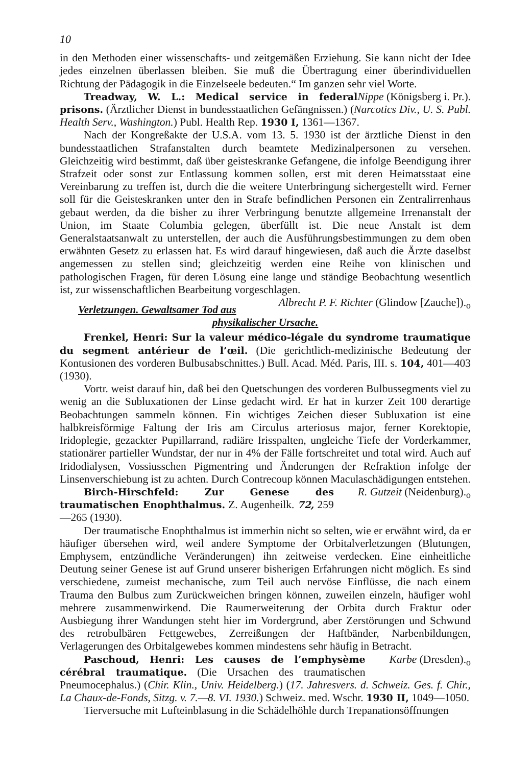10
in den Methoden einer wissenschafts- und zeitgemäßen Erziehung. Sie kann nicht der Idee jedes einzelnen überlassen bleiben. Sie muß die Übertragung einer überindividuellen Richtung der Pädagogik in die Einzelseele bedeuten.“ Im ganzen sehr viel Worte. Nippe (Königsberg i. Pr.).
Treadway, W. L.: Medical service in federal prisons. (Ärztlicher Dienst in bundesstaatlichen Gefängnissen.) (Narcotics Div., U. S. Publ. Health Serv., Washington.) Publ. Health Rep. 1930 I, 1361—1367.
Nach der Kongreßakte der U.S.A. vom 13. 5. 1930 ist der ärztliche Dienst in den bundesstaatlichen Strafanstalten durch beamtete Medizinalpersonen zu versehen. Gleichzeitig wird bestimmt, daß über geisteskranke Gefangene, die infolge Beendigung ihrer Strafzeit oder sonst zur Entlassung kommen sollen, erst mit deren Heimatsstaat eine Vereinbarung zu treffen ist, durch die die weitere Unterbringung sichergestellt wird. Ferner soll für die Geisteskranken unter den in Strafe befindlichen Personen ein Zentralirrenhaus gebaut werden, da die bisher zu ihrer Verbringung benutzte allgemeine Irrenanstalt der Union, im Staate Columbia gelegen, überfüllt ist. Die neue Anstalt ist dem Generalstaatsanwalt zu unterstellen, der auch die Ausführungsbestimmungen zu dem oben erwähnten Gesetz zu erlassen hat. Es wird darauf hingewiesen, daß auch die Ärzte daselbst angemessen zu stellen sind; gleichzeitig werden eine Reihe von klinischen und pathologischen Fragen, für deren Lösung eine lange und ständige Beobachtung wesentlich ist, zur wissenschaftlichen Bearbeitung vorgeschlagen. Albrecht P. F. Richter (Glindow [Zauche]).<sub>o</sub>
Verletzungen. Gewaltsamer Tod aus physikalischer Ursache.
Frenkel, Henri: Sur la valeur médico-légale du syndrome traumatique du segment antérieur de l’œil. (Die gerichtlich-medizinische Bedeutung der Kontusionen des vorderen Bulbusabschnittes.) Bull. Acad. Méd. Paris, III. s. 104, 401—403 (1930).
Vortr. weist darauf hin, daß bei den Quetschungen des vorderen Bulbussegments viel zu wenig an die Subluxationen der Linse gedacht wird. Er hat in kurzer Zeit 100 derartige Beobachtungen sammeln können. Ein wichtiges Zeichen dieser Subluxation ist eine halbkreisförmige Faltung der Iris am Circulus arteriosus major, ferner Korektopie, Iridoplegie, gezackter Pupillarrand, radiäre Irisspalten, ungleiche Tiefe der Vorderkammer, stationärer partieller Wundstar, der nur in 4% der Fälle fortschreitet und total wird. Auch auf Iridodialysen, Vossiusschen Pigmentring und Änderungen der Refraktion infolge der Linsenverschiebung ist zu achten. Durch Contrecoup können Maculaschädigungen entstehen. R. Gutzeit (Neidenburg).<sub>o</sub>
Birch-Hirschfeld: Zur Genese des traumatischen Enophthalmus. Z. Augenheilk. 72, 259—265 (1930).
Der traumatische Enophthalmus ist immerhin nicht so selten, wie er erwähnt wird, da er häufiger übersehen wird, weil andere Symptome der Orbitalverletzungen (Blutungen, Emphysem, entzündliche Veränderungen) ihn zeitweise verdecken. Eine einheitliche Deutung seiner Genese ist auf Grund unserer bisherigen Erfahrungen nicht möglich. Es sind verschiedene, zumeist mechanische, zum Teil auch nervöse Einflüsse, die nach einem Trauma den Bulbus zum Zurückweichen bringen können, zuweilen einzeln, häufiger wohl mehrere zusammenwirkend. Die Raumerweiterung der Orbita durch Fraktur oder Ausbiegung ihrer Wandungen steht hier im Vordergrund, aber Zerstörungen und Schwund des retrobulbären Fettgewebes, Zerreißungen der Haftbänder, Narbenbildungen, Verlagerungen des Orbitalgewebes kommen mindestens sehr häufig in Betracht. Karbe (Dresden).<sub>o</sub>
Paschoud, Henri: Les causes de l’emphysème cérébral traumatique. (Die Ursachen des traumatischen Pneumocephalus.) (Chir. Klin., Univ. Heidelberg.) (17. Jahresvers. d. Schweiz. Ges. f. Chir., La Chaux-de-Fonds, Sitzg. v. 7.—8. VI. 1930.) Schweiz. med. Wschr. 1930 II, 1049—1050.
Tierversuche mit Lufteinblasung in die Schädelhöhle durch Trepanationsöffnungen